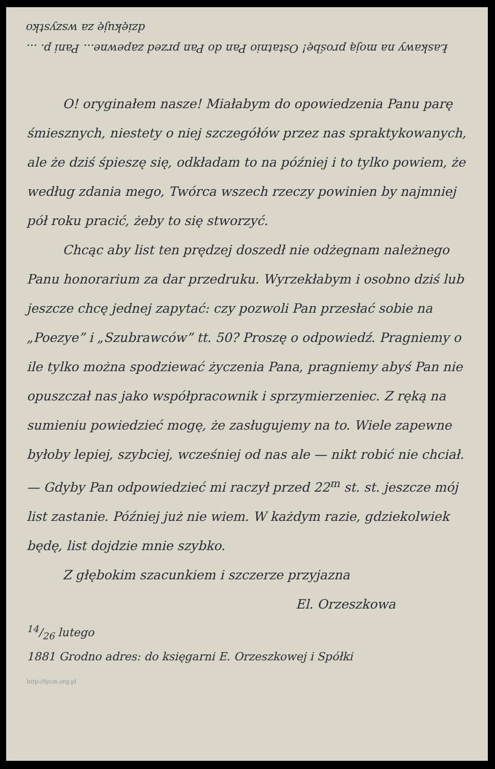Łaskawy na moją prośbę! Ostatnio Pan do Pan przed zapewne... Pani p. ... dziękuję za wszystko
O! oryginałem nasze! Miałabym do opowiedzenia Panu parę śmiesznych, niestety o niej szczegółów przez nas spraktykowanych, ale że dziś śpieszę się, odkładam to na później i to tylko powiem, że według zdania mego, Twórca wszech rzeczy powinien by najmniej pół roku pracić, żeby to się stworzyć.
Chcąc aby list ten prędzej doszedł nie odżegnam należnego Panu honorarium za dar przedruku. Wyrzekłabym i osobno dziś lub jeszcze chcę jednej zapytać: czy pozwoli Pan przesłać sobie na „Poezye” i „Szubrawców” tt. 50? Proszę o odpowiedź. Pragniemy o ile tylko można spodziewać życzenia Pana, pragniemy abyś Pan nie opuszczał nas jako współpracownik i sprzymierzeniec. Z ręką na sumieniu powiedzieć mogę, że zasługujemy na to. Wiele zapewne byłoby lepiej, szybciej, wcześniej od nas ale — nikt robić nie chciał. — Gdyby Pan odpowiedzieć mi raczył przed 22<sup>m</sup> st. st. jeszcze mój list zastanie. Później już nie wiem. W każdym razie, gdziekolwiek będę, list dojdzie mnie szybko.
Z głębokim szacunkiem i szczerze przyjazna
El. Orzeszkowa
14/26 lutego
1881 Grodno adres: do księgarni E. Orzeszkowej i Spółki
http://lycin.org.pl